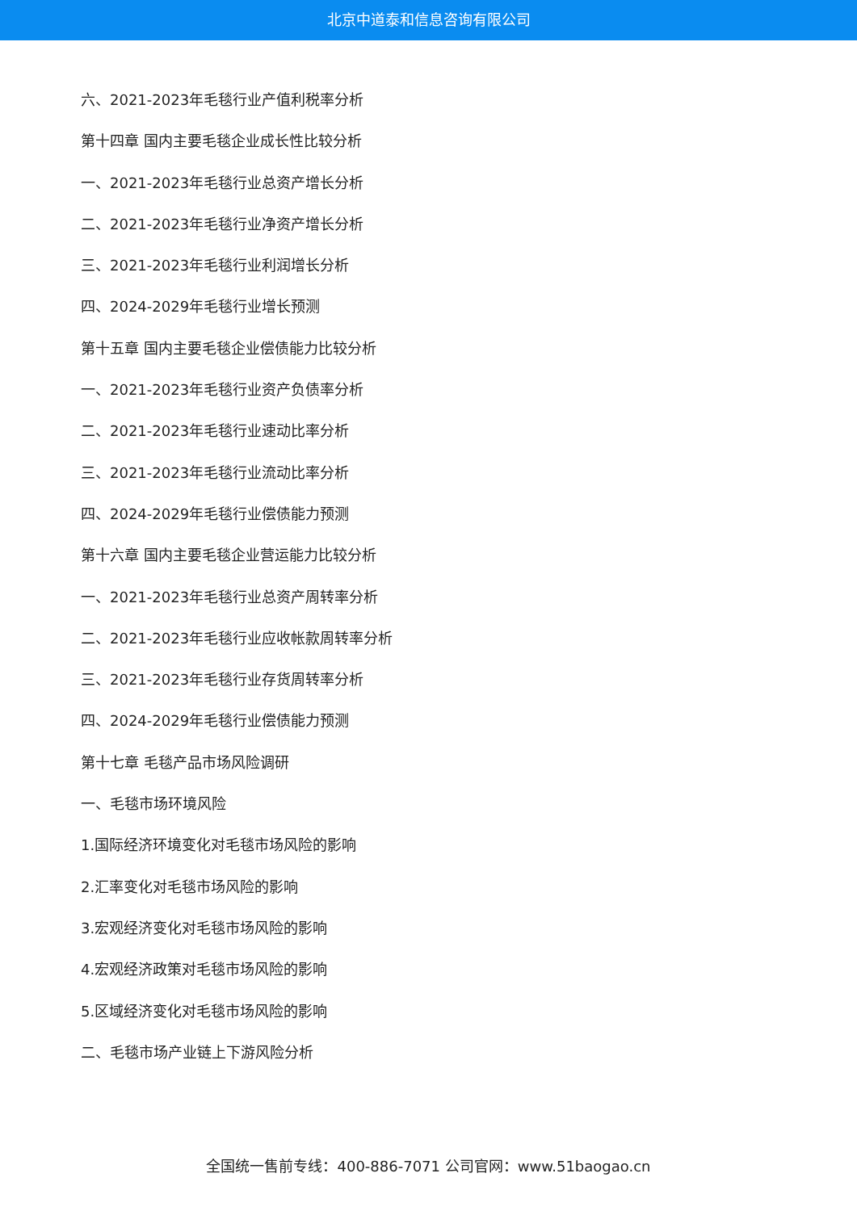北京中道泰和信息咨询有限公司
六、2021-2023年毛毯行业产值利税率分析
第十四章 国内主要毛毯企业成长性比较分析
一、2021-2023年毛毯行业总资产增长分析
二、2021-2023年毛毯行业净资产增长分析
三、2021-2023年毛毯行业利润增长分析
四、2024-2029年毛毯行业增长预测
第十五章 国内主要毛毯企业偿债能力比较分析
一、2021-2023年毛毯行业资产负债率分析
二、2021-2023年毛毯行业速动比率分析
三、2021-2023年毛毯行业流动比率分析
四、2024-2029年毛毯行业偿债能力预测
第十六章 国内主要毛毯企业营运能力比较分析
一、2021-2023年毛毯行业总资产周转率分析
二、2021-2023年毛毯行业应收帐款周转率分析
三、2021-2023年毛毯行业存货周转率分析
四、2024-2029年毛毯行业偿债能力预测
第十七章 毛毯产品市场风险调研
一、毛毯市场环境风险
1.国际经济环境变化对毛毯市场风险的影响
2.汇率变化对毛毯市场风险的影响
3.宏观经济变化对毛毯市场风险的影响
4.宏观经济政策对毛毯市场风险的影响
5.区域经济变化对毛毯市场风险的影响
二、毛毯市场产业链上下游风险分析
全国统一售前专线：400-886-7071 公司官网：www.51baogao.cn